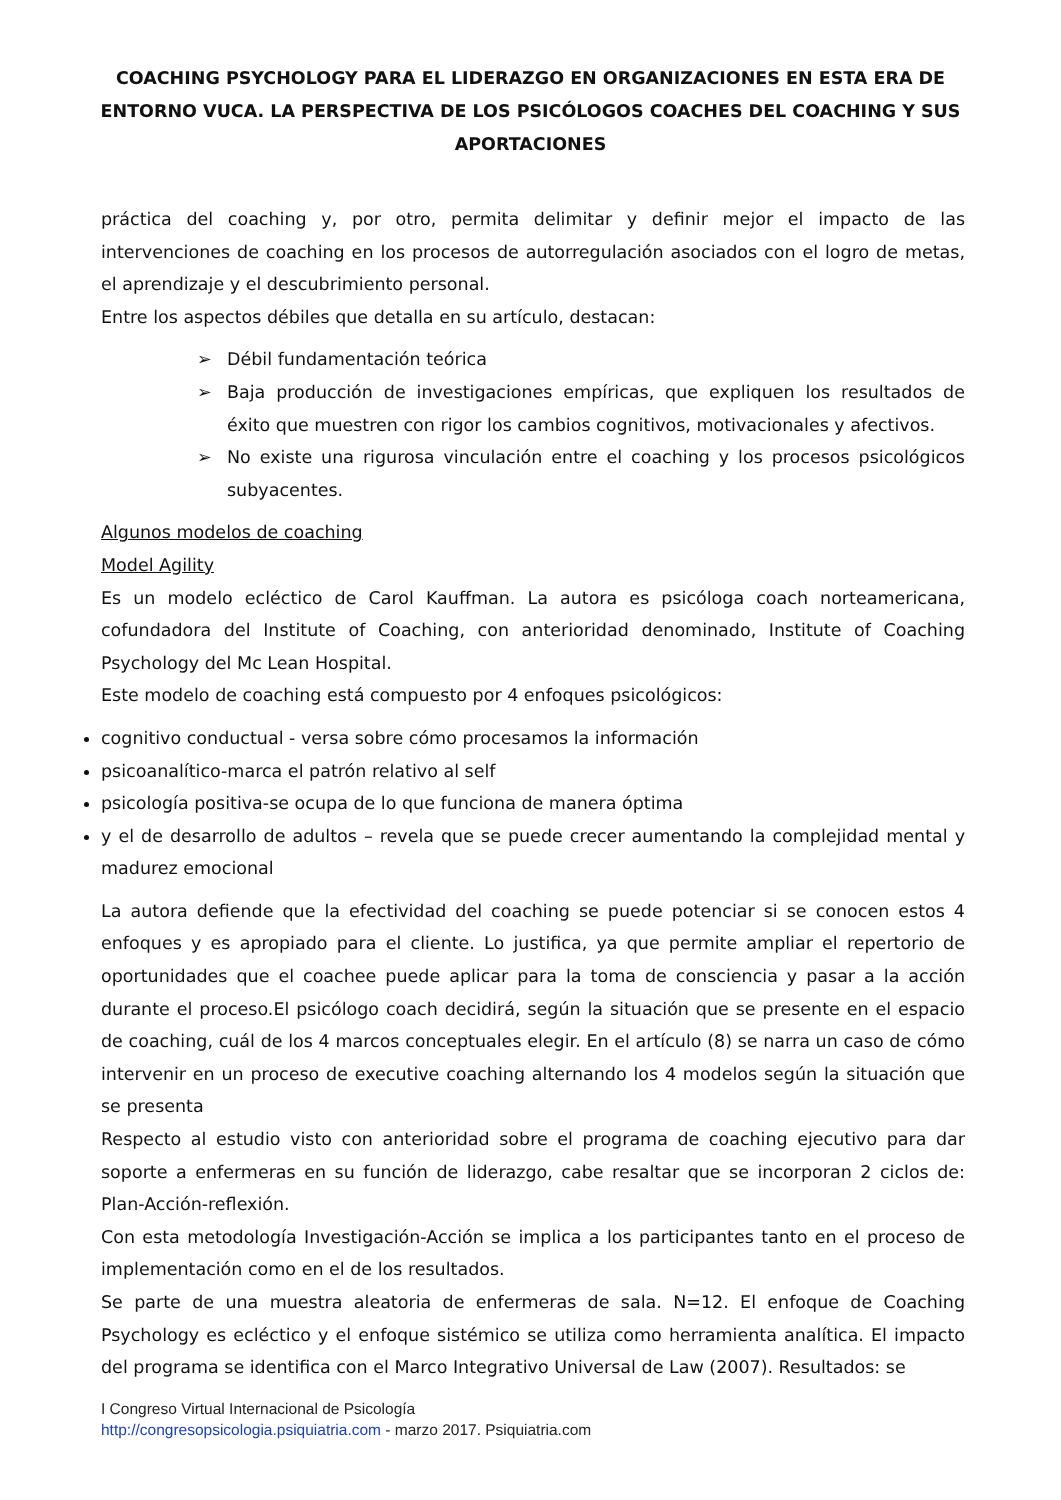COACHING PSYCHOLOGY PARA EL LIDERAZGO EN ORGANIZACIONES EN ESTA ERA DE ENTORNO VUCA. LA PERSPECTIVA DE LOS PSICÓLOGOS COACHES DEL COACHING Y SUS APORTACIONES
práctica del coaching y, por otro, permita delimitar y definir mejor el impacto de las intervenciones de coaching en los procesos de autorregulación asociados con el logro de metas, el aprendizaje y el descubrimiento personal.
Entre los aspectos débiles que detalla en su artículo, destacan:
➢ Débil fundamentación teórica
➢ Baja producción de investigaciones empíricas, que expliquen los resultados de éxito que muestren con rigor los cambios cognitivos, motivacionales y afectivos.
➢ No existe una rigurosa vinculación entre el coaching y los procesos psicológicos subyacentes.
Algunos modelos de coaching
Model Agility
Es un modelo ecléctico de Carol Kauffman. La autora es psicóloga coach norteamericana, cofundadora del Institute of Coaching, con anterioridad denominado, Institute of Coaching Psychology del Mc Lean Hospital.
Este modelo de coaching está compuesto por 4 enfoques psicológicos:
cognitivo conductual - versa sobre cómo procesamos la información
psicoanalítico-marca el patrón relativo al self
psicología positiva-se ocupa de lo que funciona de manera óptima
y el de desarrollo de adultos – revela que se puede crecer aumentando la complejidad mental y madurez emocional
La autora defiende que la efectividad del coaching se puede potenciar si se conocen estos 4 enfoques y es apropiado para el cliente. Lo justifica, ya que permite ampliar el repertorio de oportunidades que el coachee puede aplicar para la toma de consciencia y pasar a la acción durante el proceso.El psicólogo coach decidirá, según la situación que se presente en el espacio de coaching, cuál de los 4 marcos conceptuales elegir. En el artículo (8) se narra un caso de cómo intervenir en un proceso de executive coaching alternando los 4 modelos según la situación que se presenta
Respecto al estudio visto con anterioridad sobre el programa de coaching ejecutivo para dar soporte a enfermeras en su función de liderazgo, cabe resaltar que se incorporan 2 ciclos de: Plan-Acción-reflexión.
Con esta metodología Investigación-Acción se implica a los participantes tanto en el proceso de implementación como en el de los resultados.
Se parte de una muestra aleatoria de enfermeras de sala. N=12. El enfoque de Coaching Psychology es ecléctico y el enfoque sistémico se utiliza como herramienta analítica. El impacto del programa se identifica con el Marco Integrativo Universal de Law (2007). Resultados: se
I Congreso Virtual Internacional de Psicología
http://congresopsicologia.psiquiatria.com - marzo 2017. Psiquiatria.com